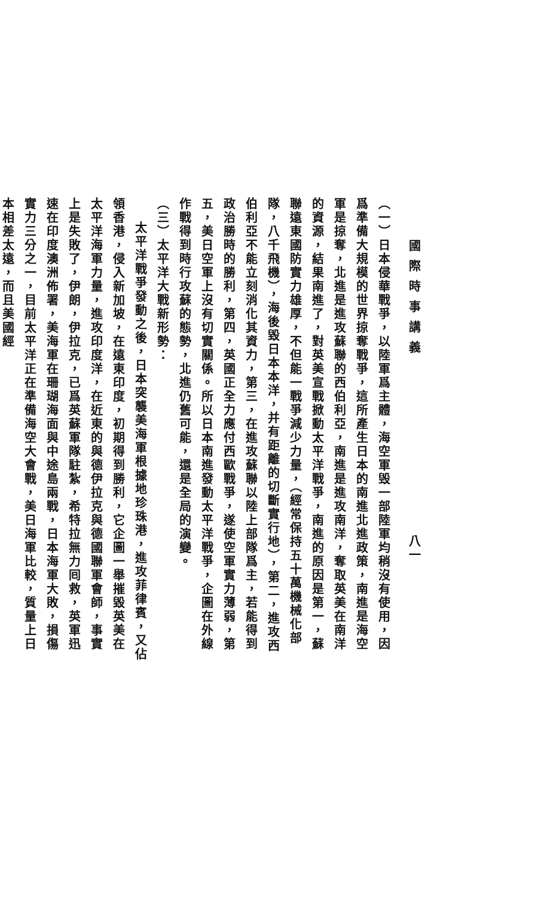國際時事講義 八一
（一）日本侵華戰爭，以陸軍爲主體，海空軍毁一部陸軍均稍沒有使用，因爲準備大規模的世界掠奪戰爭，這所產生日本的南進北進政策，南進是海空軍是掠奪，北進是進攻蘇聯的西伯利亞，南進是進攻南洋，奪取英美在南洋的資源，結果南進了，對英美宣戰掀動太平洋戰爭，南進的原因是第一，蘇聯遠東國防實力雄厚，不但能一戰爭減少力量，（經常保持五十萬機械化部隊，八千飛機），海後毀日本本洋，并有距離的切斷實行地），第二，進攻西伯利亞不能立刻消化其資力，第三，在進攻蘇聯以陸上部隊爲主，若能得到政治勝時的勝利，第四，英國正全力應付西歐戰爭，遂使空軍實力薄弱，第五，美日空軍上沒有切實關係。所以日本南進發動太平洋戰爭，企圖在外線作戰得到時行攻蘇的態勢，北進仍舊可能，還是全局的演變。
（三）太平洋大戰新形勢：
太平洋戰爭發動之後，日本突襲美海軍根據地珍珠港，進攻菲律賓，又佔領香港，侵入新加坡，在遠東印度，初期得到勝利，它企圖一舉摧毀英美在太平洋海軍力量，進攻印度洋，在近東的與德伊拉克與德國聯軍會師，事實上是失敗了，伊朗，伊拉克，已爲英蘇軍隊駐紮，希特拉無力囘救，英軍迅速在印度澳洲佈署，美海軍在珊瑚海面與中途島兩戰，日本海軍大敗，損傷實力三分之一，目前太平洋正在準備海空大會戰，美日海軍比較，質量上日本相差太遠，而且美國經